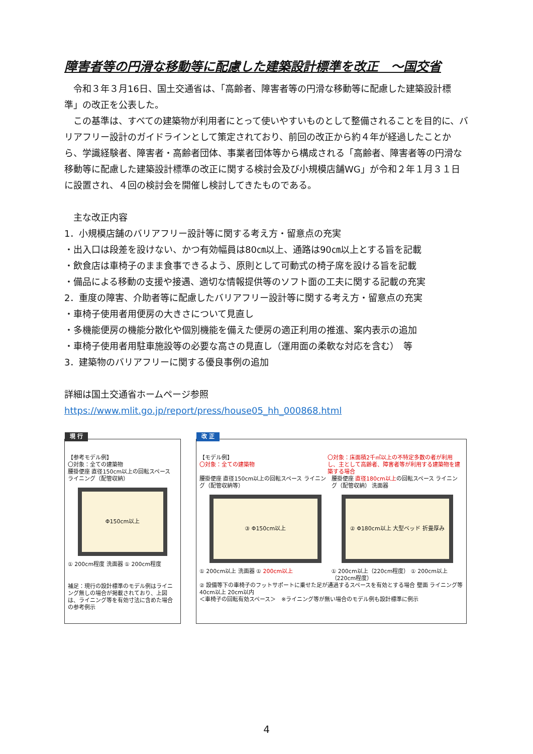障害者等の円滑な移動等に配慮した建築設計標準を改正　～国交省
令和３年３月16日、国土交通省は、「高齢者、障害者等の円滑な移動等に配慮した建築設計標準」の改正を公表した。
この基準は、すべての建築物が利用者にとって使いやすいものとして整備されることを目的に、バリアフリー設計のガイドラインとして策定されており、前回の改正から約４年が経過したことから、学識経験者、障害者・高齢者団体、事業者団体等から構成される「高齢者、障害者等の円滑な移動等に配慮した建築設計標準の改正に関する検討会及び小規模店舗WG」が令和２年１月３１日に設置され、４回の検討会を開催し検討してきたものである。
主な改正内容
1．小規模店舗のバリアフリー設計等に関する考え方・留意点の充実
・出入口は段差を設けない、かつ有効幅員は80㎝以上、通路は90㎝以上とする旨を記載
・飲食店は車椅子のまま食事できるよう、原則として可動式の椅子席を設ける旨を記載
・備品による移動の支援や接遇、適切な情報提供等のソフト面の工夫に関する記載の充実
2．重度の障害、介助者等に配慮したバリアフリー設計等に関する考え方・留意点の充実
・車椅子使用者用便房の大きさについて見直し
・多機能便房の機能分散化や個別機能を備えた便房の適正利用の推進、案内表示の追加
・車椅子使用者用駐車施設等の必要な高さの見直し（運用面の柔軟な対応を含む）　等
3．建築物のバリアフリーに関する優良事例の追加
詳細は国土交通省ホームページ参照
https://www.mlit.go.jp/report/press/house05_hh_000868.html
現 行
【参考モデル例】
〇対象：全ての建築物
腰掛便座 直径150cm以上の回転スペース ライニング（配管収納）
Φ150cm以上
① 200cm程度 洗面器 ① 200cm程度
補足：現行の設計標準のモデル例はライニング無しの場合が掲載されており、上図は、ライニング等を有効寸法に含めた場合の参考例示
改 正
【モデル例】
〇対象：全ての建築物
〇対象：床面積2千㎡以上の不特定多数の者が利用し、主として高齢者、障害者等が利用する建築物を建築する場合
腰掛便座 直径150cm以上の回転スペース ライニング（配管収納等）
③ Φ150cm以上
① 200cm以上 洗面器 ① 200cm以上
腰掛便座 直径180cm以上の回転スペース ライニング（配管収納） 洗面器
② Φ180cm以上 大型ベッド 折畳厚み
① 200cm以上（220cm程度） ① 200cm以上（220cm程度）
② 設備等下の車椅子のフットサポートに乗せた足が通過するスペースを有効とする場合 壁面 ライニング等 40cm以上 20cm以内
＜車椅子の回転有効スペース＞　※ライニング等が無い場合のモデル例も設計標準に例示
4